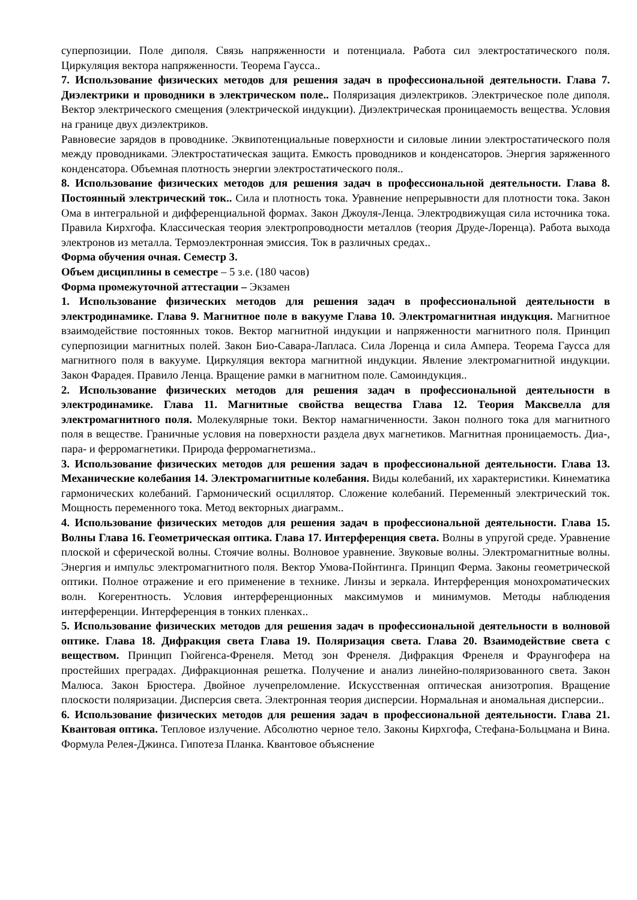суперпозиции. Поле диполя. Связь напряженности и потенциала. Работа сил электростатического поля. Циркуляция вектора напряженности. Теорема Гаусса..
7. Использование физических методов для решения задач в профессиональной деятельности. Глава 7. Диэлектрики и проводники в электрическом поле.. Поляризация диэлектриков. Электрическое поле диполя. Вектор электрического смещения (электрической индукции). Диэлектрическая проницаемость вещества. Условия на границе двух диэлектриков.
Равновесие зарядов в проводнике. Эквипотенциальные поверхности и силовые линии электростатического поля между проводниками. Электростатическая защита. Емкость проводников и конденсаторов. Энергия заряженного конденсатора. Объемная плотность энергии электростатического поля..
8. Использование физических методов для решения задач в профессиональной деятельности. Глава 8. Постоянный электрический ток.. Сила и плотность тока. Уравнение непрерывности для плотности тока. Закон Ома в интегральной и дифференциальной формах. Закон Джоуля-Ленца. Электродвижущая сила источника тока. Правила Кирхгофа. Классическая теория электропроводности металлов (теория Друде-Лоренца). Работа выхода электронов из металла. Термоэлектронная эмиссия. Ток в различных средах..
Форма обучения очная. Семестр 3.
Объем дисциплины в семестре – 5 з.е. (180 часов)
Форма промежуточной аттестации – Экзамен
1. Использование физических методов для решения задач в профессиональной деятельности в электродинамике. Глава 9. Магнитное поле в вакууме Глава 10. Электромагнитная индукция. Магнитное взаимодействие постоянных токов. Вектор магнитной индукции и напряженности магнитного поля. Принцип суперпозиции магнитных полей. Закон Био-Савара-Лапласа. Сила Лоренца и сила Ампера. Теорема Гаусса для магнитного поля в вакууме. Циркуляция вектора магнитной индукции. Явление электромагнитной индукции. Закон Фарадея. Правило Ленца. Вращение рамки в магнитном поле. Самоиндукция..
2. Использование физических методов для решения задач в профессиональной деятельности в электродинамике. Глава 11. Магнитные свойства вещества Глава 12. Теория Максвелла для электромагнитного поля. Молекулярные токи. Вектор намагниченности. Закон полного тока для магнитного поля в веществе. Граничные условия на поверхности раздела двух магнетиков. Магнитная проницаемость. Диа-, пара- и ферромагнетики. Природа ферромагнетизма..
3. Использование физических методов для решения задач в профессиональной деятельности. Глава 13. Механические колебания 14. Электромагнитные колебания. Виды колебаний, их характеристики. Кинематика гармонических колебаний. Гармонический осциллятор. Сложение колебаний. Переменный электрический ток. Мощность переменного тока. Метод векторных диаграмм..
4. Использование физических методов для решения задач в профессиональной деятельности. Глава 15. Волны Глава 16. Геометрическая оптика. Глава 17. Интерференция света. Волны в упругой среде. Уравнение плоской и сферической волны. Стоячие волны. Волновое уравнение. Звуковые волны. Электромагнитные волны. Энергия и импульс электромагнитного поля. Вектор Умова-Пойнтинга. Принцип Ферма. Законы геометрической оптики. Полное отражение и его применение в технике. Линзы и зеркала. Интерференция монохроматических волн. Когерентность. Условия интерференционных максимумов и минимумов. Методы наблюдения интерференции. Интерференция в тонких пленках..
5. Использование физических методов для решения задач в профессиональной деятельности в волновой оптике. Глава 18. Дифракция света Глава 19. Поляризация света. Глава 20. Взаимодействие света с веществом. Принцип Гюйгенса-Френеля. Метод зон Френеля. Дифракция Френеля и Фраунгофера на простейших преградах. Дифракционная решетка. Получение и анализ линейно-поляризованного света. Закон Малюса. Закон Брюстера. Двойное лучепреломление. Искусственная оптическая анизотропия. Вращение плоскости поляризации. Дисперсия света. Электронная теория дисперсии. Нормальная и аномальная дисперсии..
6. Использование физических методов для решения задач в профессиональной деятельности. Глава 21. Квантовая оптика. Тепловое излучение. Абсолютно черное тело. Законы Кирхгофа, Стефана-Больцмана и Вина. Формула Релея-Джинса. Гипотеза Планка. Квантовое объяснение